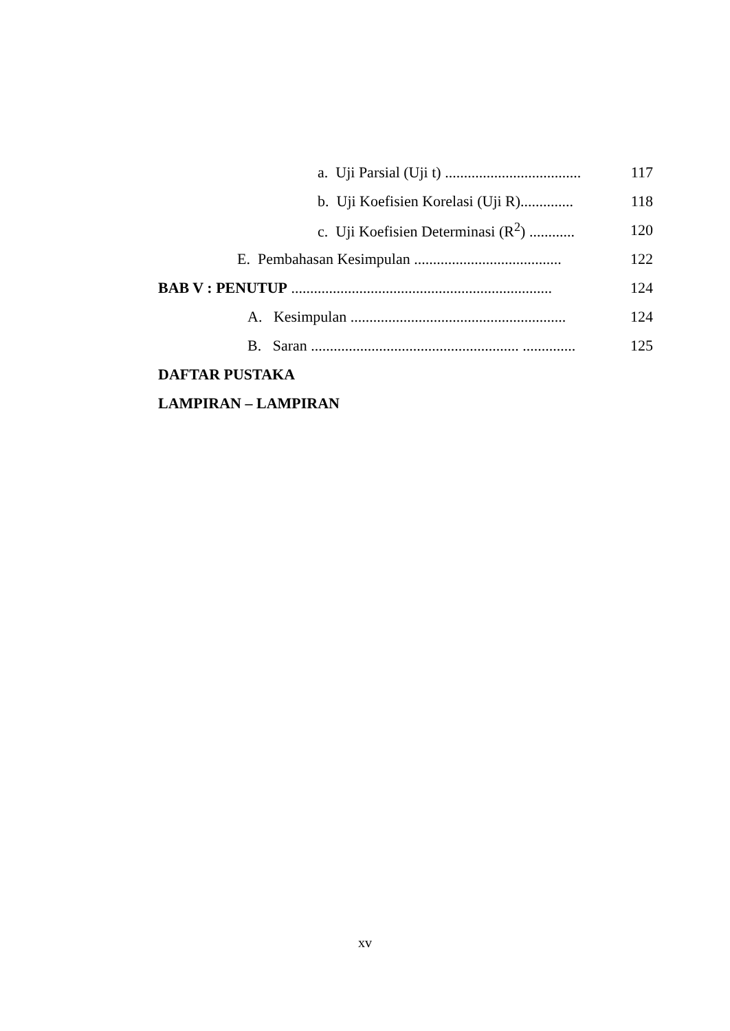a. Uji Parsial (Uji t) .................................... 117
b. Uji Koefisien Korelasi (Uji R).............. 118
c. Uji Koefisien Determinasi (R<sup>2</sup>) ............ 120
E. Pembahasan Kesimpulan ....................................... 122
BAB V : PENUTUP ..................................................................... 124
A. Kesimpulan ......................................................... 124
B. Saran ....................................................... .............. 125
DAFTAR PUSTAKA
LAMPIRAN – LAMPIRAN
xv